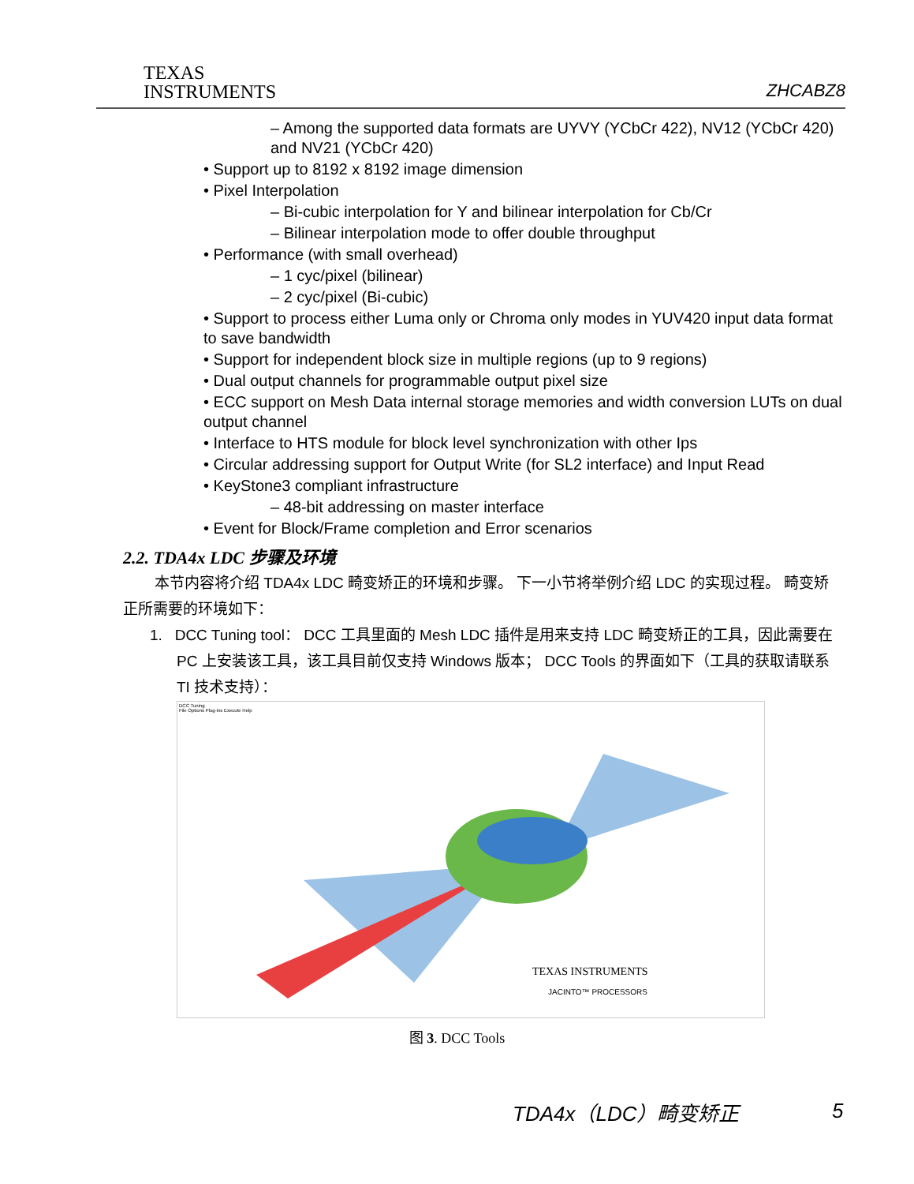TEXAS
INSTRUMENTS
ZHCABZ8
– Among the supported data formats are UYVY (YCbCr 422), NV12 (YCbCr 420) and NV21 (YCbCr 420)
• Support up to 8192 x 8192 image dimension
• Pixel Interpolation
– Bi-cubic interpolation for Y and bilinear interpolation for Cb/Cr
– Bilinear interpolation mode to offer double throughput
• Performance (with small overhead)
– 1 cyc/pixel (bilinear)
– 2 cyc/pixel (Bi-cubic)
• Support to process either Luma only or Chroma only modes in YUV420 input data format to save bandwidth
• Support for independent block size in multiple regions (up to 9 regions)
• Dual output channels for programmable output pixel size
• ECC support on Mesh Data internal storage memories and width conversion LUTs on dual output channel
• Interface to HTS module for block level synchronization with other Ips
• Circular addressing support for Output Write (for SL2 interface) and Input Read
• KeyStone3 compliant infrastructure
– 48-bit addressing on master interface
• Event for Block/Frame completion and Error scenarios
2.2. TDA4x LDC 步骤及环境
本节内容将介绍 TDA4x LDC 畸变矫正的环境和步骤。 下一小节将举例介绍 LDC 的实现过程。 畸变矫正所需要的环境如下：
1. DCC Tuning tool： DCC 工具里面的 Mesh LDC 插件是用来支持 LDC 畸变矫正的工具，因此需要在 PC 上安装该工具，该工具目前仅支持 Windows 版本； DCC Tools 的界面如下（工具的获取请联系 TI 技术支持）：
DCC Tuning
File Options Plug-ins Execute Help
TEXAS INSTRUMENTS
JACINTO™ PROCESSORS
图 3. DCC Tools
TDA4x（LDC）畸变矫正 5